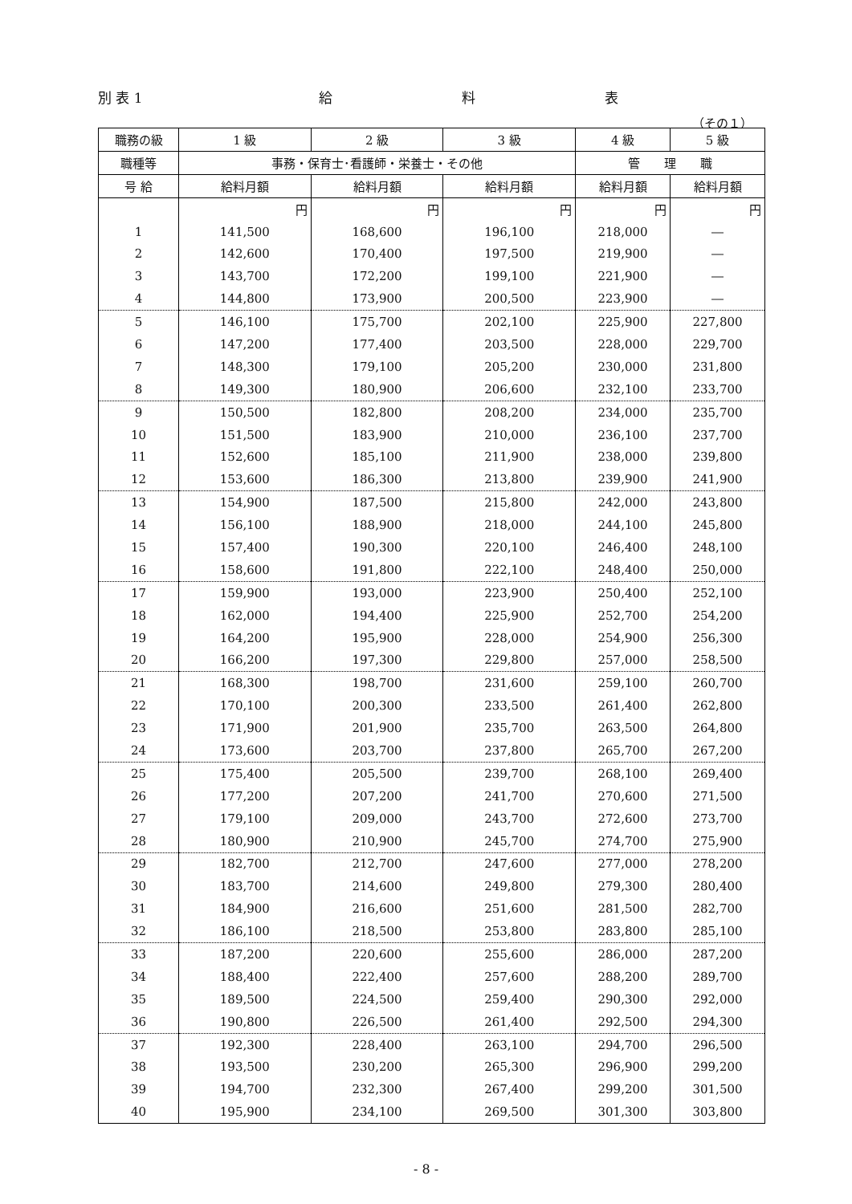別 表 1 給 料 表
（その１）
| 職務の級 | 1 級 | 2 級 | 3 級 | 4 級 | 5 級 |
| --- | --- | --- | --- | --- | --- |
| 職種等 | 事務・保育士･看護師・栄養士・その他 | | | 管 理 職 | |
| 号 給 | 給料月額 | 給料月額 | 給料月額 | 給料月額 | 給料月額 |
| | 円 | 円 | 円 | 円 | 円 |
| 1 | 141,500 | 168,600 | 196,100 | 218,000 | ― |
| 2 | 142,600 | 170,400 | 197,500 | 219,900 | ― |
| 3 | 143,700 | 172,200 | 199,100 | 221,900 | ― |
| 4 | 144,800 | 173,900 | 200,500 | 223,900 | ― |
| 5 | 146,100 | 175,700 | 202,100 | 225,900 | 227,800 |
| 6 | 147,200 | 177,400 | 203,500 | 228,000 | 229,700 |
| 7 | 148,300 | 179,100 | 205,200 | 230,000 | 231,800 |
| 8 | 149,300 | 180,900 | 206,600 | 232,100 | 233,700 |
| 9 | 150,500 | 182,800 | 208,200 | 234,000 | 235,700 |
| 10 | 151,500 | 183,900 | 210,000 | 236,100 | 237,700 |
| 11 | 152,600 | 185,100 | 211,900 | 238,000 | 239,800 |
| 12 | 153,600 | 186,300 | 213,800 | 239,900 | 241,900 |
| 13 | 154,900 | 187,500 | 215,800 | 242,000 | 243,800 |
| 14 | 156,100 | 188,900 | 218,000 | 244,100 | 245,800 |
| 15 | 157,400 | 190,300 | 220,100 | 246,400 | 248,100 |
| 16 | 158,600 | 191,800 | 222,100 | 248,400 | 250,000 |
| 17 | 159,900 | 193,000 | 223,900 | 250,400 | 252,100 |
| 18 | 162,000 | 194,400 | 225,900 | 252,700 | 254,200 |
| 19 | 164,200 | 195,900 | 228,000 | 254,900 | 256,300 |
| 20 | 166,200 | 197,300 | 229,800 | 257,000 | 258,500 |
| 21 | 168,300 | 198,700 | 231,600 | 259,100 | 260,700 |
| 22 | 170,100 | 200,300 | 233,500 | 261,400 | 262,800 |
| 23 | 171,900 | 201,900 | 235,700 | 263,500 | 264,800 |
| 24 | 173,600 | 203,700 | 237,800 | 265,700 | 267,200 |
| 25 | 175,400 | 205,500 | 239,700 | 268,100 | 269,400 |
| 26 | 177,200 | 207,200 | 241,700 | 270,600 | 271,500 |
| 27 | 179,100 | 209,000 | 243,700 | 272,600 | 273,700 |
| 28 | 180,900 | 210,900 | 245,700 | 274,700 | 275,900 |
| 29 | 182,700 | 212,700 | 247,600 | 277,000 | 278,200 |
| 30 | 183,700 | 214,600 | 249,800 | 279,300 | 280,400 |
| 31 | 184,900 | 216,600 | 251,600 | 281,500 | 282,700 |
| 32 | 186,100 | 218,500 | 253,800 | 283,800 | 285,100 |
| 33 | 187,200 | 220,600 | 255,600 | 286,000 | 287,200 |
| 34 | 188,400 | 222,400 | 257,600 | 288,200 | 289,700 |
| 35 | 189,500 | 224,500 | 259,400 | 290,300 | 292,000 |
| 36 | 190,800 | 226,500 | 261,400 | 292,500 | 294,300 |
| 37 | 192,300 | 228,400 | 263,100 | 294,700 | 296,500 |
| 38 | 193,500 | 230,200 | 265,300 | 296,900 | 299,200 |
| 39 | 194,700 | 232,300 | 267,400 | 299,200 | 301,500 |
| 40 | 195,900 | 234,100 | 269,500 | 301,300 | 303,800 |
- 8 -